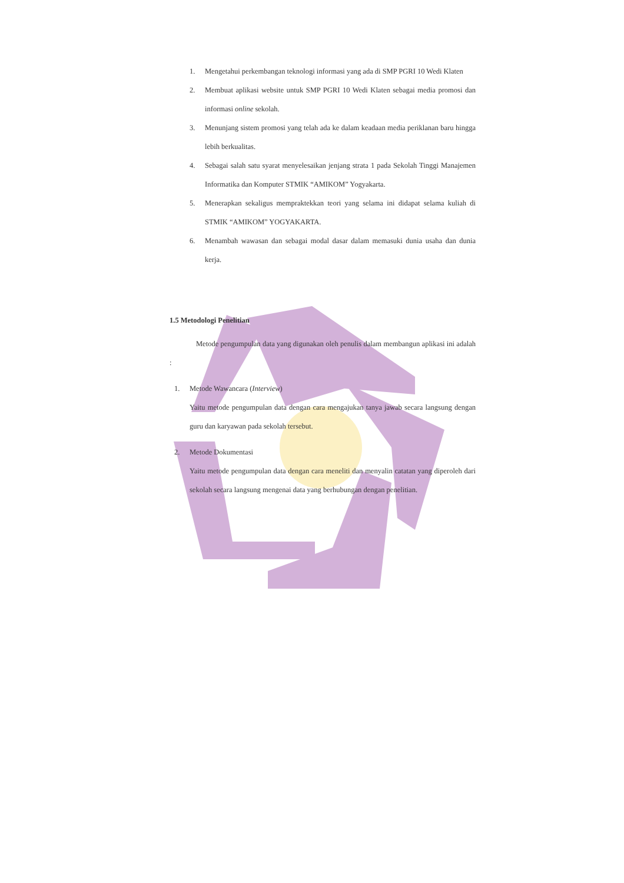1. Mengetahui perkembangan teknologi informasi yang ada di SMP PGRI 10 Wedi Klaten
2. Membuat aplikasi website untuk SMP PGRI 10 Wedi Klaten sebagai media promosi dan informasi online sekolah.
3. Menunjang sistem promosi yang telah ada ke dalam keadaan media periklanan baru hingga lebih berkualitas.
4. Sebagai salah satu syarat menyelesaikan jenjang strata 1 pada Sekolah Tinggi Manajemen Informatika dan Komputer STMIK “AMIKOM” Yogyakarta.
5. Menerapkan sekaligus mempraktekkan teori yang selama ini didapat selama kuliah di STMIK “AMIKOM” YOGYAKARTA.
6. Menambah wawasan dan sebagai modal dasar dalam memasuki dunia usaha dan dunia kerja.
1.5 Metodologi Penelitian
Metode pengumpulan data yang digunakan oleh penulis dalam membangun aplikasi ini adalah :
1. Metode Wawancara (Interview)
Yaitu metode pengumpulan data dengan cara mengajukan tanya jawab secara langsung dengan guru dan karyawan pada sekolah tersebut.
2. Metode Dokumentasi
Yaitu metode pengumpulan data dengan cara meneliti dan menyalin catatan yang diperoleh dari sekolah secara langsung mengenai data yang berhubungan dengan penelitian.